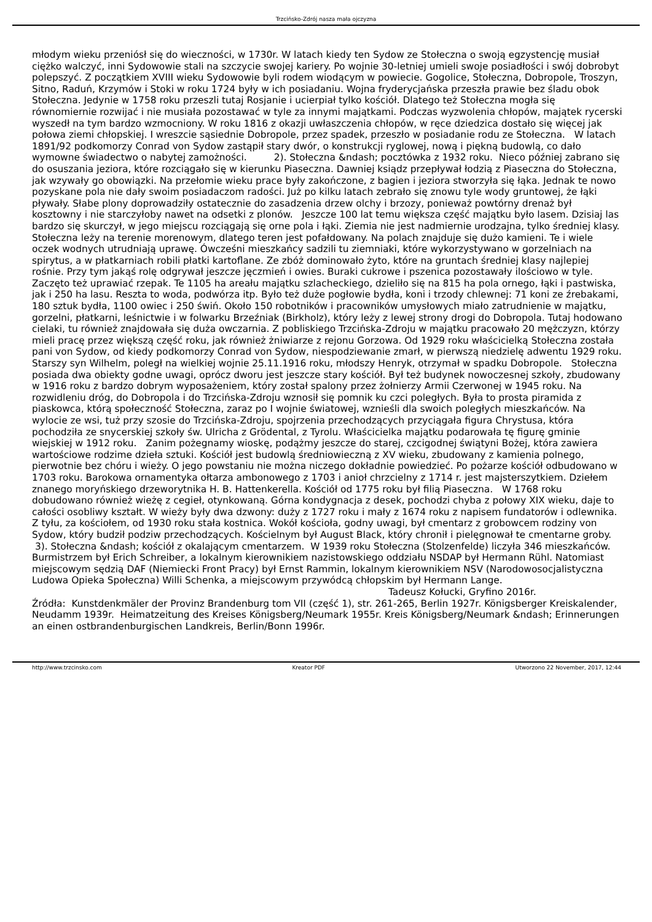Trzcińsko-Zdrój nasza mała ojczyzna
młodym wieku przeniósł się do wieczności, w 1730r. W latach kiedy ten Sydow ze Stołeczna o swoją egzystencję musiał ciężko walczyć, inni Sydowowie stali na szczycie swojej kariery. Po wojnie 30-letniej umieli swoje posiadłości i swój dobrobyt polepszyć. Z początkiem XVIII wieku Sydowowie byli rodem wiodącym w powiecie. Gogolice, Stołeczna, Dobropole, Troszyn, Sitno, Raduń, Krzymów i Stoki w roku 1724 były w ich posiadaniu. Wojna fryderycjańska przeszła prawie bez śladu obok Stołeczna. Jedynie w 1758 roku przeszli tutaj Rosjanie i ucierpiał tylko kościół. Dlatego też Stołeczna mogła się równomiernie rozwijać i nie musiała pozostawać w tyle za innymi majątkami. Podczas wyzwolenia chłopów, majątek rycerski wyszedł na tym bardzo wzmocniony. W roku 1816 z okazji uwłaszczenia chłopów, w ręce dziedzica dostało się więcej jak połowa ziemi chłopskiej. I wreszcie sąsiednie Dobropole, przez spadek, przeszło w posiadanie rodu ze Stołeczna. W latach 1891/92 podkomorzy Conrad von Sydow zastąpił stary dwór, o konstrukcji ryglowej, nową i piękną budowlą, co dało wymowne świadectwo o nabytej zamożności. 2). Stołeczna &ndash; pocztówka z 1932 roku. Nieco później zabrano się do osuszania jeziora, które rozciągało się w kierunku Piaseczna. Dawniej ksiądz przepływał łodzią z Piaseczna do Stołeczna, jak wzywały go obowiązki. Na przełomie wieku prace były zakończone, z bagien i jeziora stworzyła się łąka. Jednak te nowo pozyskane pola nie dały swoim posiadaczom radości. Już po kilku latach zebrało się znowu tyle wody gruntowej, że łąki pływały. Słabe plony doprowadziły ostatecznie do zasadzenia drzew olchy i brzozy, ponieważ powtórny drenaż był kosztowny i nie starczyłoby nawet na odsetki z plonów. Jeszcze 100 lat temu większa część majątku było lasem. Dzisiaj las bardzo się skurczył, w jego miejscu rozciągają się orne pola i łąki. Ziemia nie jest nadmiernie urodzajna, tylko średniej klasy. Stołeczna leży na terenie morenowym, dlatego teren jest pofałdowany. Na polach znajduje się dużo kamieni. Te i wiele oczek wodnych utrudniają uprawę. Ówcześni mieszkańcy sadzili tu ziemniaki, które wykorzystywano w gorzelniach na spirytus, a w płatkarniach robili płatki kartoflane. Ze zbóż dominowało żyto, które na gruntach średniej klasy najlepiej rośnie. Przy tym jakąś rolę odgrywał jeszcze jęczmień i owies. Buraki cukrowe i pszenica pozostawały ilościowo w tyle. Zaczęto też uprawiać rzepak. Te 1105 ha areału majątku szlacheckiego, dzieliło się na 815 ha pola ornego, łąki i pastwiska, jak i 250 ha lasu. Reszta to woda, podwórza itp. Było też duże pogłowie bydła, koni i trzody chlewnej: 71 koni ze źrebakami, 180 sztuk bydła, 1100 owiec i 250 świń. Około 150 robotników i pracowników umysłowych miało zatrudnienie w majątku, gorzelni, płatkarni, leśnictwie i w folwarku Brzeźniak (Birkholz), który leży z lewej strony drogi do Dobropola. Tutaj hodowano cielaki, tu również znajdowała się duża owczarnia. Z pobliskiego Trzcińska-Zdroju w majątku pracowało 20 mężczyzn, którzy mieli pracę przez większą część roku, jak również żniwiarze z rejonu Gorzowa. Od 1929 roku właścicielką Stołeczna została pani von Sydow, od kiedy podkomorzy Conrad von Sydow, niespodziewanie zmarł, w pierwszą niedzielę adwentu 1929 roku. Starszy syn Wilhelm, poległ na wielkiej wojnie 25.11.1916 roku, młodszy Henryk, otrzymał w spadku Dobropole. Stołeczna posiada dwa obiekty godne uwagi, oprócz dworu jest jeszcze stary kościół. Był też budynek nowoczesnej szkoły, zbudowany w 1916 roku z bardzo dobrym wyposażeniem, który został spalony przez żołnierzy Armii Czerwonej w 1945 roku. Na rozwidleniu dróg, do Dobropola i do Trzcińska-Zdroju wznosił się pomnik ku czci poległych. Była to prosta piramida z piaskowca, którą społeczność Stołeczna, zaraz po I wojnie światowej, wznieśli dla swoich poległych mieszkańców. Na wylocie ze wsi, tuż przy szosie do Trzcińska-Zdroju, spojrzenia przechodzących przyciągała figura Chrystusa, która pochodziła ze snycerskiej szkoły św. Ulricha z Grödental, z Tyrolu. Właścicielka majątku podarowała tę figurę gminie wiejskiej w 1912 roku. Zanim pożegnamy wioskę, podążmy jeszcze do starej, czcigodnej świątyni Bożej, która zawiera wartościowe rodzime dzieła sztuki. Kościół jest budowlą średniowieczną z XV wieku, zbudowany z kamienia polnego, pierwotnie bez chóru i wieży. O jego powstaniu nie można niczego dokładnie powiedzieć. Po pożarze kościół odbudowano w 1703 roku. Barokowa ornamentyka ołtarza ambonowego z 1703 i anioł chrzcielny z 1714 r. jest majsterszytkiem. Dziełem znanego moryńskiego drzeworytnika H. B. Hattenkerella. Kościół od 1775 roku był filią Piaseczna. W 1768 roku dobudowano również wieżę z cegieł, otynkowaną. Górna kondygnacja z desek, pochodzi chyba z połowy XIX wieku, daje to całości osobliwy kształt. W wieży były dwa dzwony: duży z 1727 roku i mały z 1674 roku z napisem fundatorów i odlewnika. Z tyłu, za kościołem, od 1930 roku stała kostnica. Wokół kościoła, godny uwagi, był cmentarz z grobowcem rodziny von Sydow, który budził podziw przechodzących. Kościelnym był August Black, który chronił i pielęgnował te cmentarne groby. 3). Stołeczna &ndash; kościół z okalającym cmentarzem. W 1939 roku Stołeczna (Stolzenfelde) liczyła 346 mieszkańców. Burmistrzem był Erich Schreiber, a lokalnym kierownikiem nazistowskiego oddziału NSDAP był Hermann Rühl. Natomiast miejscowym sędzią DAF (Niemiecki Front Pracy) był Ernst Rammin, lokalnym kierownikiem NSV (Narodowosocjalistyczna Ludowa Opieka Społeczna) Willi Schenka, a miejscowym przywódcą chłopskim był Hermann Lange.
Tadeusz Kołucki, Gryfino 2016r.
Źródła: Kunstdenkmäler der Provinz Brandenburg tom VII (część 1), str. 261-265, Berlin 1927r. Königsberger Kreiskalender, Neudamm 1939r. Heimatzeitung des Kreises Königsberg/Neumark 1955r. Kreis Königsberg/Neumark &ndash; Erinnerungen an einen ostbrandenburgischen Landkreis, Berlin/Bonn 1996r.
http://www.trzcinsko.com Kreator PDF Utworzono 22 November, 2017, 12:44